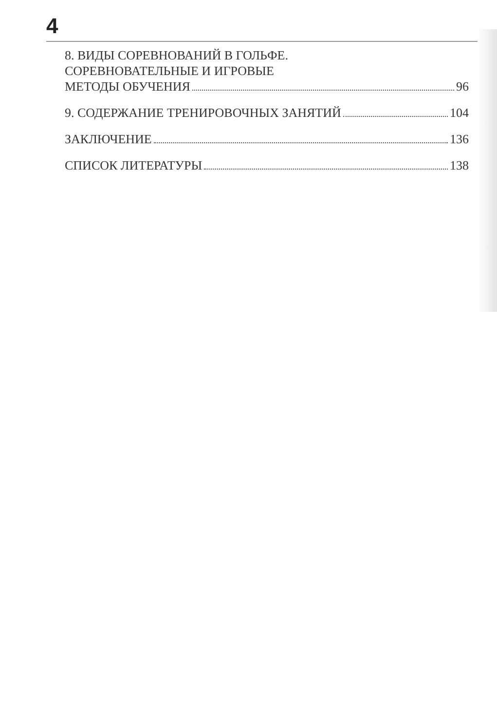4
8. ВИДЫ СОРЕВНОВАНИЙ В ГОЛЬФЕ.
СОРЕВНОВАТЕЛЬНЫЕ И ИГРОВЫЕ
МЕТОДЫ ОБУЧЕНИЯ 96
9. СОДЕРЖАНИЕ ТРЕНИРОВОЧНЫХ ЗАНЯТИЙ 104
ЗАКЛЮЧЕНИЕ 136
СПИСОК ЛИТЕРАТУРЫ 138